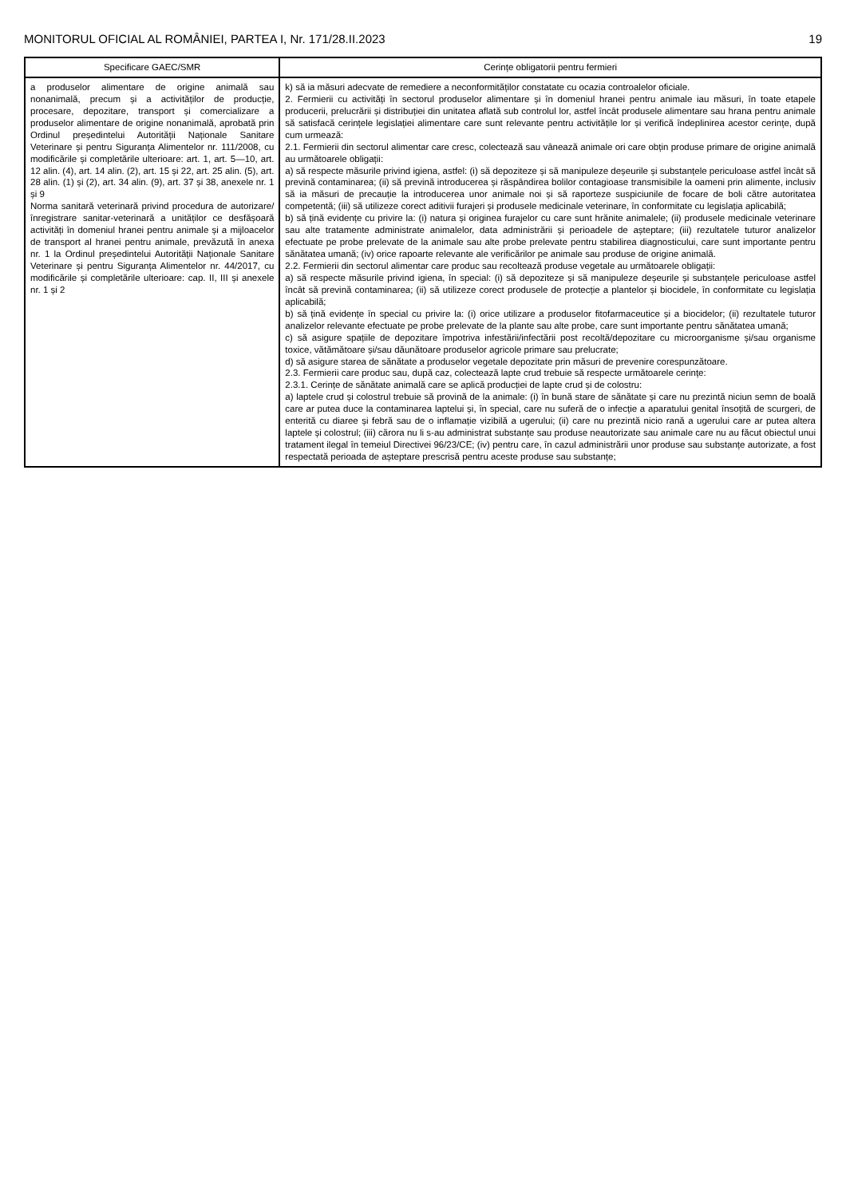MONITORUL OFICIAL AL ROMÂNIEI, PARTEA I, Nr. 171/28.II.2023 19
| Specificare GAEC/SMR | Cerințe obligatorii pentru fermieri |
| --- | --- |
| a produselor alimentare de origine animală sau nonanimală, precum și a activităților de producție, procesare, depozitare, transport și comercializare a produselor alimentare de origine nonanimală, aprobată prin Ordinul președintelui Autorității Naționale Sanitare Veterinare și pentru Siguranța Alimentelor nr. 111/2008, cu modificările și completările ulterioare: art. 1, art. 5—10, art. 12 alin. (4), art. 14 alin. (2), art. 15 și 22, art. 25 alin. (5), art. 28 alin. (1) și (2), art. 34 alin. (9), art. 37 și 38, anexele nr. 1 și 9 Norma sanitară veterinară privind procedura de autorizare/înregistrare sanitar-veterinară a unităților ce desfășoară activități în domeniul hranei pentru animale și a mijloacelor de transport al hranei pentru animale, prevăzută în anexa nr. 1 la Ordinul președintelui Autorității Naționale Sanitare Veterinare și pentru Siguranța Alimentelor nr. 44/2017, cu modificările și completările ulterioare: cap. II, III și anexele nr. 1 și 2 | k) să ia măsuri adecvate de remediere a neconformităților constatate cu ocazia controalelor oficiale. 2. Fermierii cu activități în sectorul produselor alimentare și în domeniul hranei pentru animale iau măsuri, în toate etapele producerii, prelucrării și distribuției din unitatea aflată sub controlul lor, astfel încât produsele alimentare sau hrana pentru animale să satisfacă cerințele legislației alimentare care sunt relevante pentru activitățile lor și verifică îndeplinirea acestor cerințe, după cum urmează: 2.1. Fermierii din sectorul alimentar care cresc, colectează sau vânează animale ori care obțin produse primare de origine animală au următoarele obligații: a) să respecte măsurile privind igiena, astfel: (i) să depoziteze și să manipuleze deșeurile și substanțele periculoase astfel încât să prevină contaminarea; (ii) să prevină introducerea și răspândirea bolilor contagioase transmisibile la oameni prin alimente, inclusiv să ia măsuri de precauție la introducerea unor animale noi și să raporteze suspiciunile de focare de boli către autoritatea competentă; (iii) să utilizeze corect aditivii furajeri și produsele medicinale veterinare, în conformitate cu legislația aplicabilă; b) să țină evidențe cu privire la: (i) natura și originea furajelor cu care sunt hrănite animalele; (ii) produsele medicinale veterinare sau alte tratamente administrate animalelor, data administrării și perioadele de așteptare; (iii) rezultatele tuturor analizelor efectuate pe probe prelevate de la animale sau alte probe prelevate pentru stabilirea diagnosticului, care sunt importante pentru sănătatea umană; (iv) orice rapoarte relevante ale verificărilor pe animale sau produse de origine animală. 2.2. Fermierii din sectorul alimentar care produc sau recoltează produse vegetale au următoarele obligații: a) să respecte măsurile privind igiena, în special: (i) să depoziteze și să manipuleze deșeurile și substanțele periculoase astfel încât să prevină contaminarea; (ii) să utilizeze corect produsele de protecție a plantelor și biocidele, în conformitate cu legislația aplicabilă; b) să țină evidențe în special cu privire la: (i) orice utilizare a produselor fitofarmaceutice și a biocidelor; (ii) rezultatele tuturor analizelor relevante efectuate pe probe prelevate de la plante sau alte probe, care sunt importante pentru sănătatea umană; c) să asigure spațiile de depozitare împotriva infestării/infectării post recoltă/depozitare cu microorganisme și/sau organisme toxice, vătămătoare și/sau dăunătoare produselor agricole primare sau prelucrate; d) să asigure starea de sănătate a produselor vegetale depozitate prin măsuri de prevenire corespunzătoare. 2.3. Fermierii care produc sau, după caz, colectează lapte crud trebuie să respecte următoarele cerințe: 2.3.1. Cerințe de sănătate animală care se aplică producției de lapte crud și de colostru: a) laptele crud și colostrul trebuie să provină de la animale: (i) în bună stare de sănătate și care nu prezintă niciun semn de boală care ar putea duce la contaminarea laptelui și, în special, care nu suferă de o infecție a aparatului genital însoțită de scurgeri, de enterită cu diaree și febră sau de o inflamație vizibilă a ugerului; (ii) care nu prezintă nicio rană a ugerului care ar putea altera laptele și colostrul; (iii) cărora nu li s-au administrat substanțe sau produse neautorizate sau animale care nu au făcut obiectul unui tratament ilegal în temeiul Directivei 96/23/CE; (iv) pentru care, în cazul administrării unor produse sau substanțe autorizate, a fost respectată perioada de așteptare prescrisă pentru aceste produse sau substanțe; |